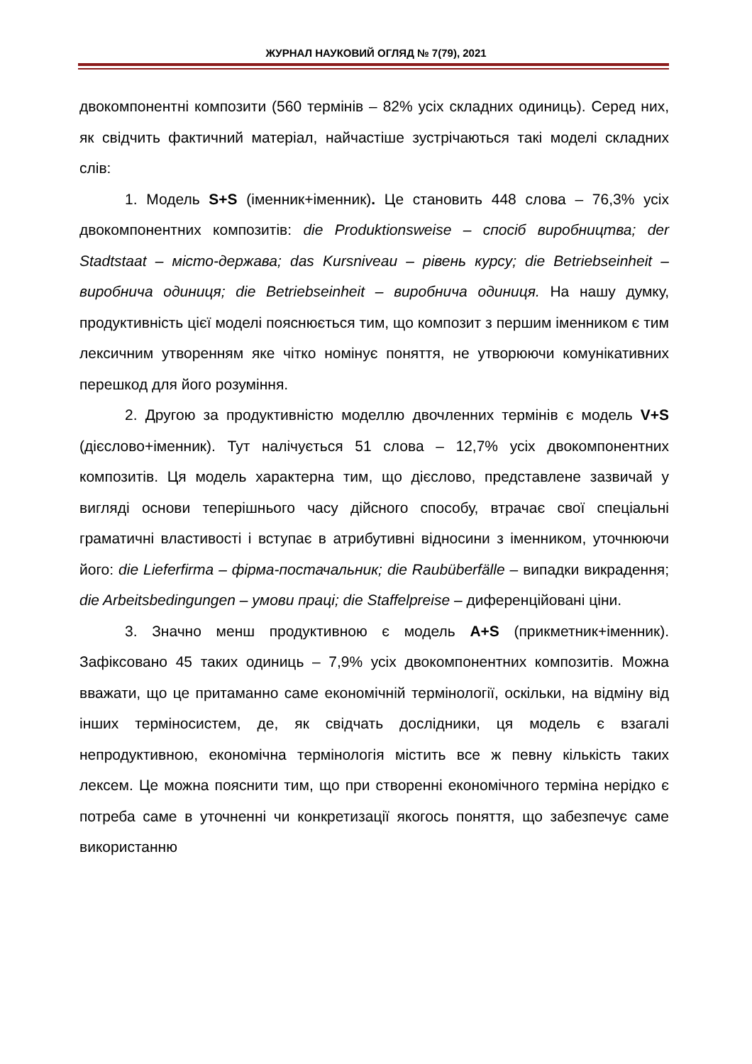ЖУРНАЛ НАУКОВИЙ ОГЛЯД № 7(79), 2021
двокомпонентні композити (560 термінів – 82% усіх складних одиниць). Серед них, як свідчить фактичний матеріал, найчастіше зустрічаються такі моделі складних слів:
1. Модель S+S (іменник+іменник). Це становить 448 слова – 76,3% усіх двокомпонентних композитів: die Produktionsweise – спосіб виробництва; der Stadtstaat – місто-держава; das Kursniveau – рівень курсу; die Betriebseinheit – виробнича одиниця; die Betriebseinheit – виробнича одиниця. На нашу думку, продуктивність цієї моделі пояснюється тим, що композит з першим іменником є тим лексичним утворенням яке чітко номінує поняття, не утворюючи комунікативних перешкод для його розуміння.
2. Другою за продуктивністю моделлю двочленних термінів є модель V+S (дієслово+іменник). Тут налічується 51 слова – 12,7% усіх двокомпонентних композитів. Ця модель характерна тим, що дієслово, представлене зазвичай у вигляді основи теперішнього часу дійсного способу, втрачає свої спеціальні граматичні властивості і вступає в атрибутивні відносини з іменником, уточнюючи його: die Lieferfirma – фірма-постачальник; die Raubüberfälle – випадки викрадення; die Arbeitsbedingungen – умови праці; die Staffelpreise – диференційовані ціни.
3. Значно менш продуктивною є модель A+S (прикметник+іменник). Зафіксовано 45 таких одиниць – 7,9% усіх двокомпонентних композитів. Можна вважати, що це притаманно саме економічній термінології, оскільки, на відміну від інших терміносистем, де, як свідчать дослідники, ця модель є взагалі непродуктивною, економічна термінологія містить все ж певну кількість таких лексем. Це можна пояснити тим, що при створенні економічного терміна нерідко є потреба саме в уточненні чи конкретизації якогось поняття, що забезпечує саме використанню